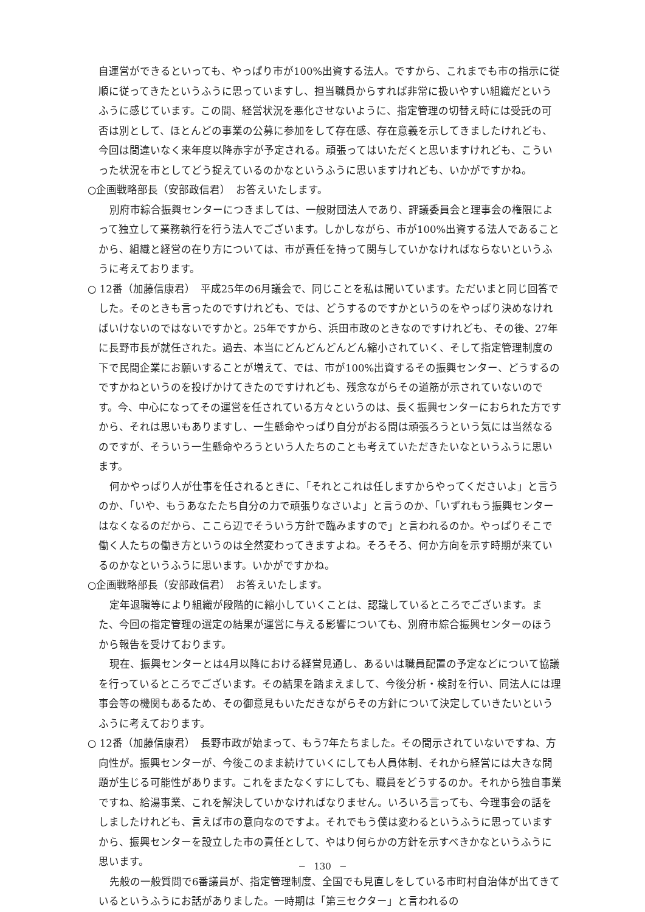自運営ができるといっても、やっぱり市が100%出資する法人。ですから、これまでも市の指示に従順に従ってきたというふうに思っていますし、担当職員からすれば非常に扱いやすい組織だというふうに感じています。この間、経営状況を悪化させないように、指定管理の切替え時には受託の可否は別として、ほとんどの事業の公募に参加をして存在感、存在意義を示してきましたけれども、今回は間違いなく来年度以降赤字が予定される。頑張ってはいただくと思いますけれども、こういった状況を市としてどう捉えているのかなというふうに思いますけれども、いかがですかね。
○企画戦略部長（安部政信君）　お答えいたします。
別府市綜合振興センターにつきましては、一般財団法人であり、評議委員会と理事会の権限によって独立して業務執行を行う法人でございます。しかしながら、市が100%出資する法人であることから、組織と経営の在り方については、市が責任を持って関与していかなければならないというふうに考えております。
○ 12番（加藤信康君）　平成25年の6月議会で、同じことを私は聞いています。ただいまと同じ回答でした。そのときも言ったのですけれども、では、どうするのですかというのをやっぱり決めなければいけないのではないですかと。25年ですから、浜田市政のときなのですけれども、その後、27年に長野市長が就任された。過去、本当にどんどんどんどん縮小されていく、そして指定管理制度の下で民間企業にお願いすることが増えて、では、市が100%出資するその振興センター、どうするのですかねというのを投げかけてきたのですけれども、残念ながらその道筋が示されていないのです。今、中心になってその運営を任されている方々というのは、長く振興センターにおられた方ですから、それは思いもありますし、一生懸命やっぱり自分がおる間は頑張ろうという気には当然なるのですが、そういう一生懸命やろうという人たちのことも考えていただきたいなというふうに思います。
何かやっぱり人が仕事を任されるときに、「それとこれは任しますからやってくださいよ」と言うのか、「いや、もうあなたたち自分の力で頑張りなさいよ」と言うのか、「いずれもう振興センターはなくなるのだから、ここら辺でそういう方針で臨みますので」と言われるのか。やっぱりそこで働く人たちの働き方というのは全然変わってきますよね。そろそろ、何か方向を示す時期が来ているのかなというふうに思います。いかがですかね。
○企画戦略部長（安部政信君）　お答えいたします。
定年退職等により組織が段階的に縮小していくことは、認識しているところでございます。また、今回の指定管理の選定の結果が運営に与える影響についても、別府市綜合振興センターのほうから報告を受けております。
現在、振興センターとは4月以降における経営見通し、あるいは職員配置の予定などについて協議を行っているところでございます。その結果を踏まえまして、今後分析・検討を行い、同法人には理事会等の機関もあるため、その御意見もいただきながらその方針について決定していきたいというふうに考えております。
○ 12番（加藤信康君）　長野市政が始まって、もう7年たちました。その間示されていないですね、方向性が。振興センターが、今後このまま続けていくにしても人員体制、それから経営には大きな問題が生じる可能性があります。これをまたなくすにしても、職員をどうするのか。それから独自事業ですね、給湯事業、これを解決していかなければなりません。いろいろ言っても、今理事会の話をしましたけれども、言えば市の意向なのですよ。それでもう僕は変わるというふうに思っていますから、振興センターを設立した市の責任として、やはり何らかの方針を示すべきかなというふうに思います。
先般の一般質問で6番議員が、指定管理制度、全国でも見直しをしている市町村自治体が出てきているというふうにお話がありました。一時期は「第三セクター」と言われるの
─　130　─